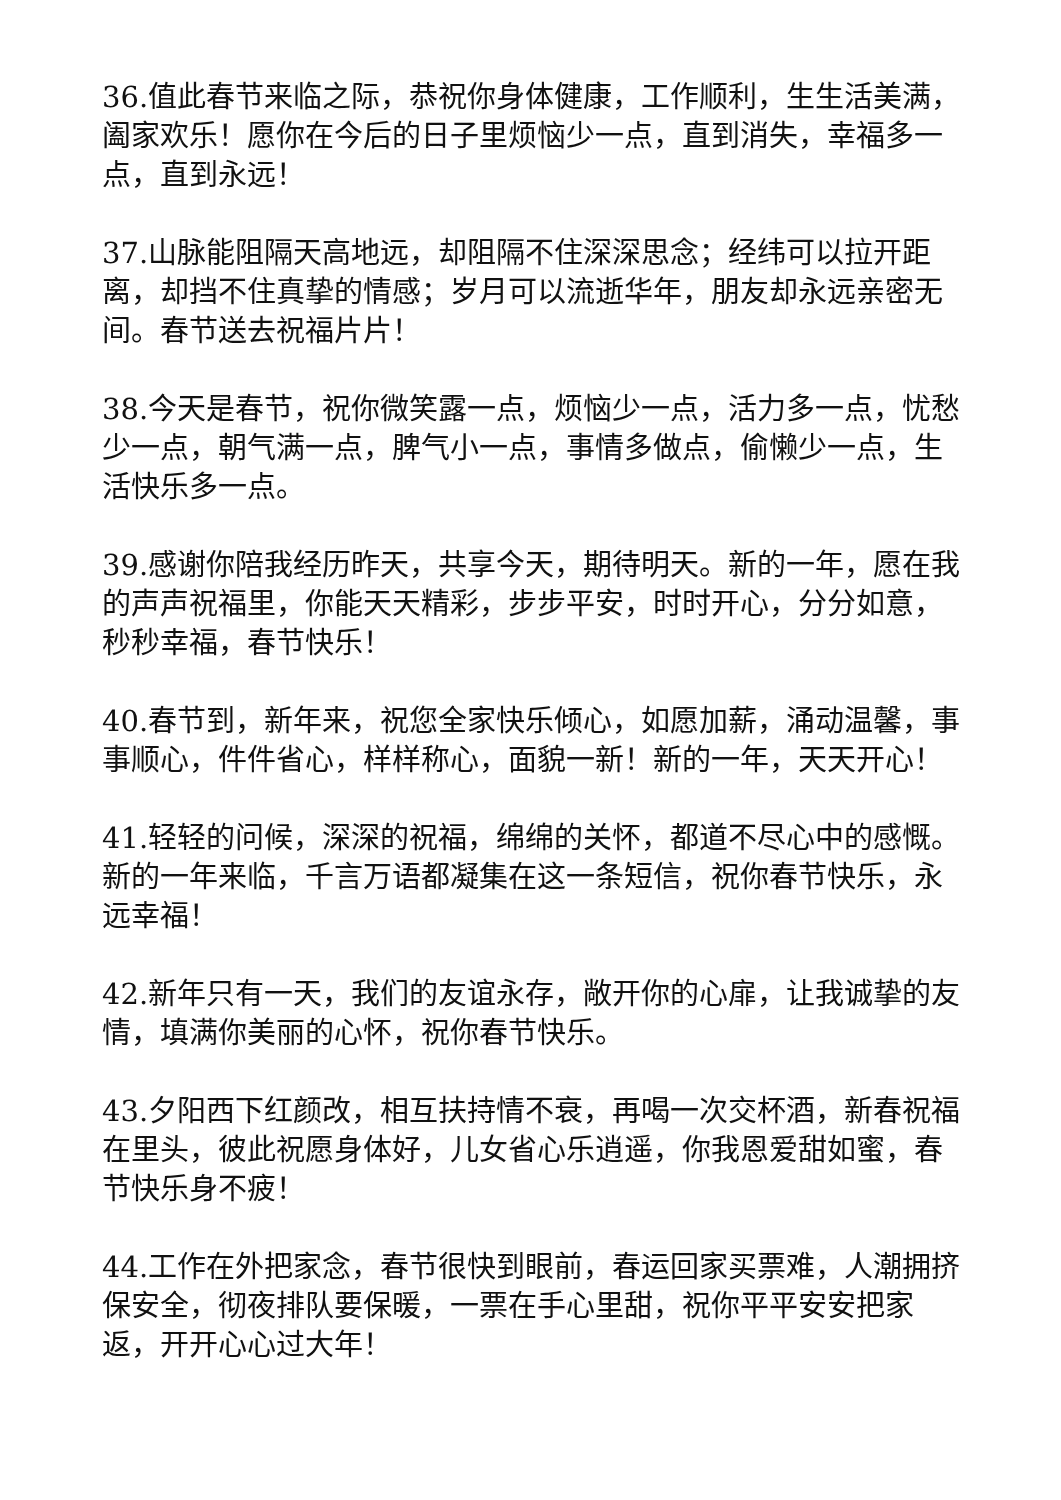36.值此春节来临之际，恭祝你身体健康，工作顺利，生生活美满，阖家欢乐！愿你在今后的日子里烦恼少一点，直到消失，幸福多一点，直到永远！
37.山脉能阻隔天高地远，却阻隔不住深深思念；经纬可以拉开距离，却挡不住真挚的情感；岁月可以流逝华年，朋友却永远亲密无间。春节送去祝福片片！
38.今天是春节，祝你微笑露一点，烦恼少一点，活力多一点，忧愁少一点，朝气满一点，脾气小一点，事情多做点，偷懒少一点，生活快乐多一点。
39.感谢你陪我经历昨天，共享今天，期待明天。新的一年，愿在我的声声祝福里，你能天天精彩，步步平安，时时开心，分分如意，秒秒幸福，春节快乐！
40.春节到，新年来，祝您全家快乐倾心，如愿加薪，涌动温馨，事事顺心，件件省心，样样称心，面貌一新！新的一年，天天开心！
41.轻轻的问候，深深的祝福，绵绵的关怀，都道不尽心中的感慨。新的一年来临，千言万语都凝集在这一条短信，祝你春节快乐，永远幸福！
42.新年只有一天，我们的友谊永存，敞开你的心扉，让我诚挚的友情，填满你美丽的心怀，祝你春节快乐。
43.夕阳西下红颜改，相互扶持情不衰，再喝一次交杯酒，新春祝福在里头，彼此祝愿身体好，儿女省心乐逍遥，你我恩爱甜如蜜，春节快乐身不疲！
44.工作在外把家念，春节很快到眼前，春运回家买票难，人潮拥挤保安全，彻夜排队要保暖，一票在手心里甜，祝你平平安安把家返，开开心心过大年！